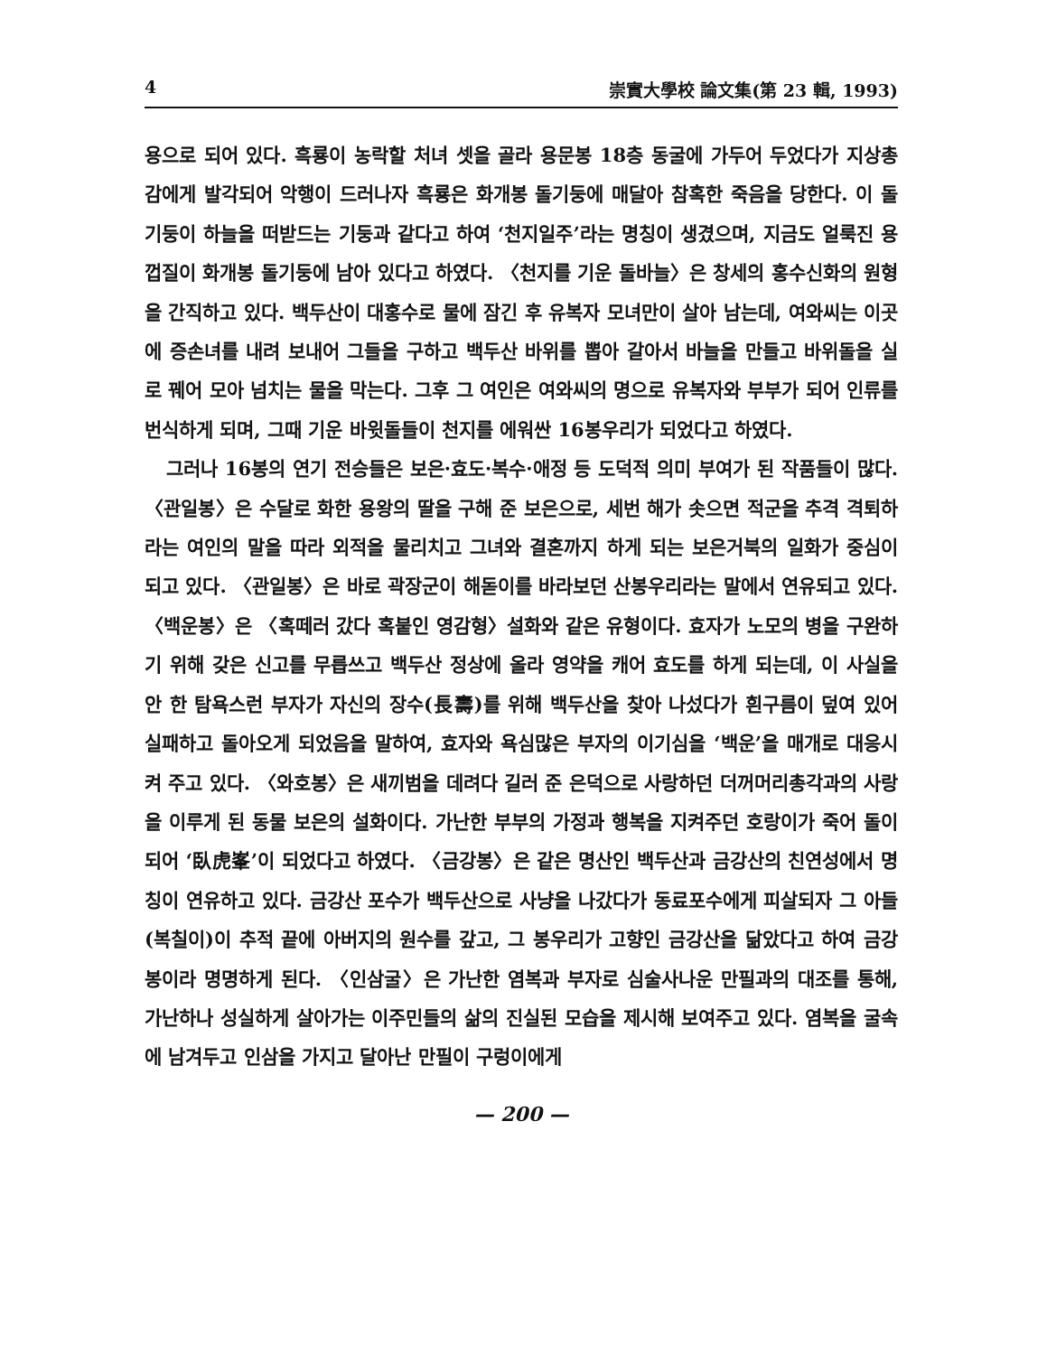4 崇實大學校 論文集(第 23 輯, 1993)
용으로 되어 있다. 흑룡이 농락할 처녀 셋을 골라 용문봉 18층 동굴에 가두어 두었다가 지상총감에게 발각되어 악행이 드러나자 흑룡은 화개봉 돌기둥에 매달아 참혹한 죽음을 당한다. 이 돌기둥이 하늘을 떠받드는 기둥과 같다고 하여 ‘천지일주’라는 명칭이 생겼으며, 지금도 얼룩진 용껍질이 화개봉 돌기둥에 남아 있다고 하였다. 〈천지를 기운 돌바늘〉은 창세의 홍수신화의 원형을 간직하고 있다. 백두산이 대홍수로 물에 잠긴 후 유복자 모녀만이 살아 남는데, 여와씨는 이곳에 증손녀를 내려 보내어 그들을 구하고 백두산 바위를 뽑아 갈아서 바늘을 만들고 바위돌을 실로 꿰어 모아 넘치는 물을 막는다. 그후 그 여인은 여와씨의 명으로 유복자와 부부가 되어 인류를 번식하게 되며, 그때 기운 바윗돌들이 천지를 에워싼 16봉우리가 되었다고 하였다.
그러나 16봉의 연기 전승들은 보은·효도·복수·애정 등 도덕적 의미 부여가 된 작품들이 많다. 〈관일봉〉은 수달로 화한 용왕의 딸을 구해 준 보은으로, 세번 해가 솟으면 적군을 추격 격퇴하라는 여인의 말을 따라 외적을 물리치고 그녀와 결혼까지 하게 되는 보은거북의 일화가 중심이 되고 있다. 〈관일봉〉은 바로 곽장군이 해돋이를 바라보던 산봉우리라는 말에서 연유되고 있다. 〈백운봉〉은 〈혹떼러 갔다 혹붙인 영감형〉설화와 같은 유형이다. 효자가 노모의 병을 구완하기 위해 갖은 신고를 무릅쓰고 백두산 정상에 올라 영약을 캐어 효도를 하게 되는데, 이 사실을 안 한 탐욕스런 부자가 자신의 장수(長壽)를 위해 백두산을 찾아 나섰다가 흰구름이 덮여 있어 실패하고 돌아오게 되었음을 말하여, 효자와 욕심많은 부자의 이기심을 ‘백운’을 매개로 대응시켜 주고 있다. 〈와호봉〉은 새끼범을 데려다 길러 준 은덕으로 사랑하던 더꺼머리총각과의 사랑을 이루게 된 동물 보은의 설화이다. 가난한 부부의 가정과 행복을 지켜주던 호랑이가 죽어 돌이 되어 ‘臥虎峯’이 되었다고 하였다. 〈금강봉〉은 같은 명산인 백두산과 금강산의 친연성에서 명칭이 연유하고 있다. 금강산 포수가 백두산으로 사냥을 나갔다가 동료포수에게 피살되자 그 아들(복칠이)이 추적 끝에 아버지의 원수를 갚고, 그 봉우리가 고향인 금강산을 닮았다고 하여 금강봉이라 명명하게 된다. 〈인삼굴〉은 가난한 염복과 부자로 심술사나운 만필과의 대조를 통해, 가난하나 성실하게 살아가는 이주민들의 삶의 진실된 모습을 제시해 보여주고 있다. 염복을 굴속에 남겨두고 인삼을 가지고 달아난 만필이 구렁이에게
— 200 —